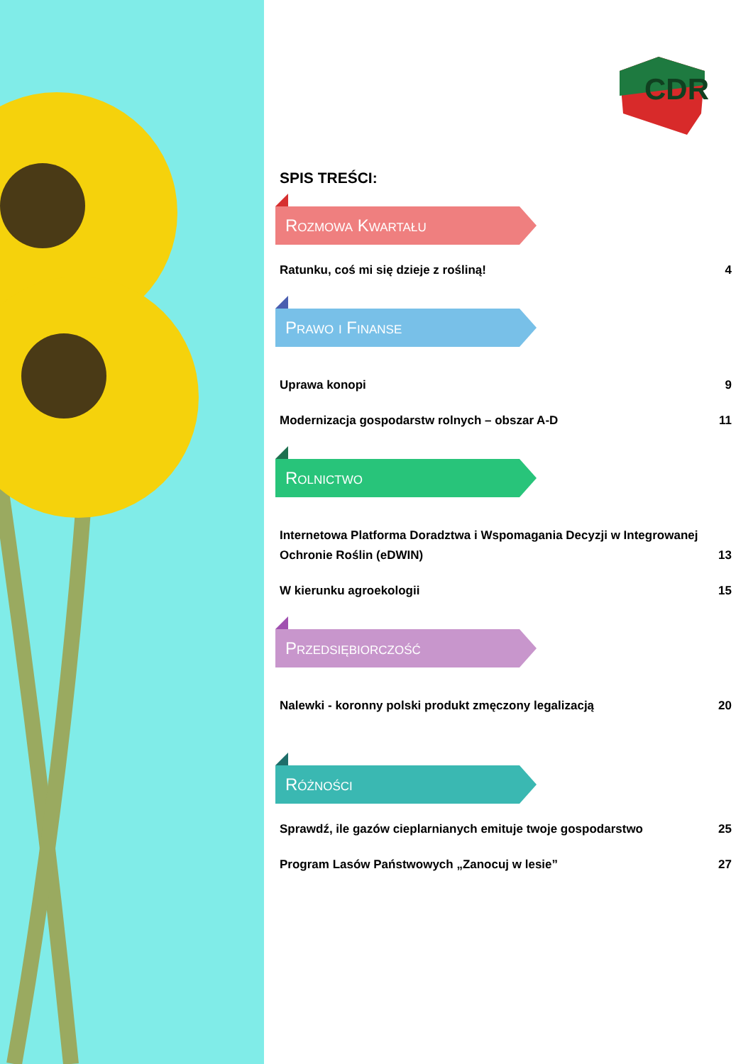CDR
SPIS TREŚCI:
Rozmowa Kwartału
Ratunku, coś mi się dzieje z rośliną! 4
Prawo i Finanse
Uprawa konopi 9
Modernizacja gospodarstw rolnych – obszar A-D 11
Rolnictwo
Internetowa Platforma Doradztwa i Wspomagania Decyzji w Integrowanej Ochronie Roślin (eDWIN) 13
W kierunku agroekologii 15
Przedsiębiorczość
Nalewki - koronny polski produkt zmęczony legalizacją 20
Różności
Sprawdź, ile gazów cieplarnianych emituje twoje gospodarstwo 25
Program Lasów Państwowych „Zanocuj w lesie” 27